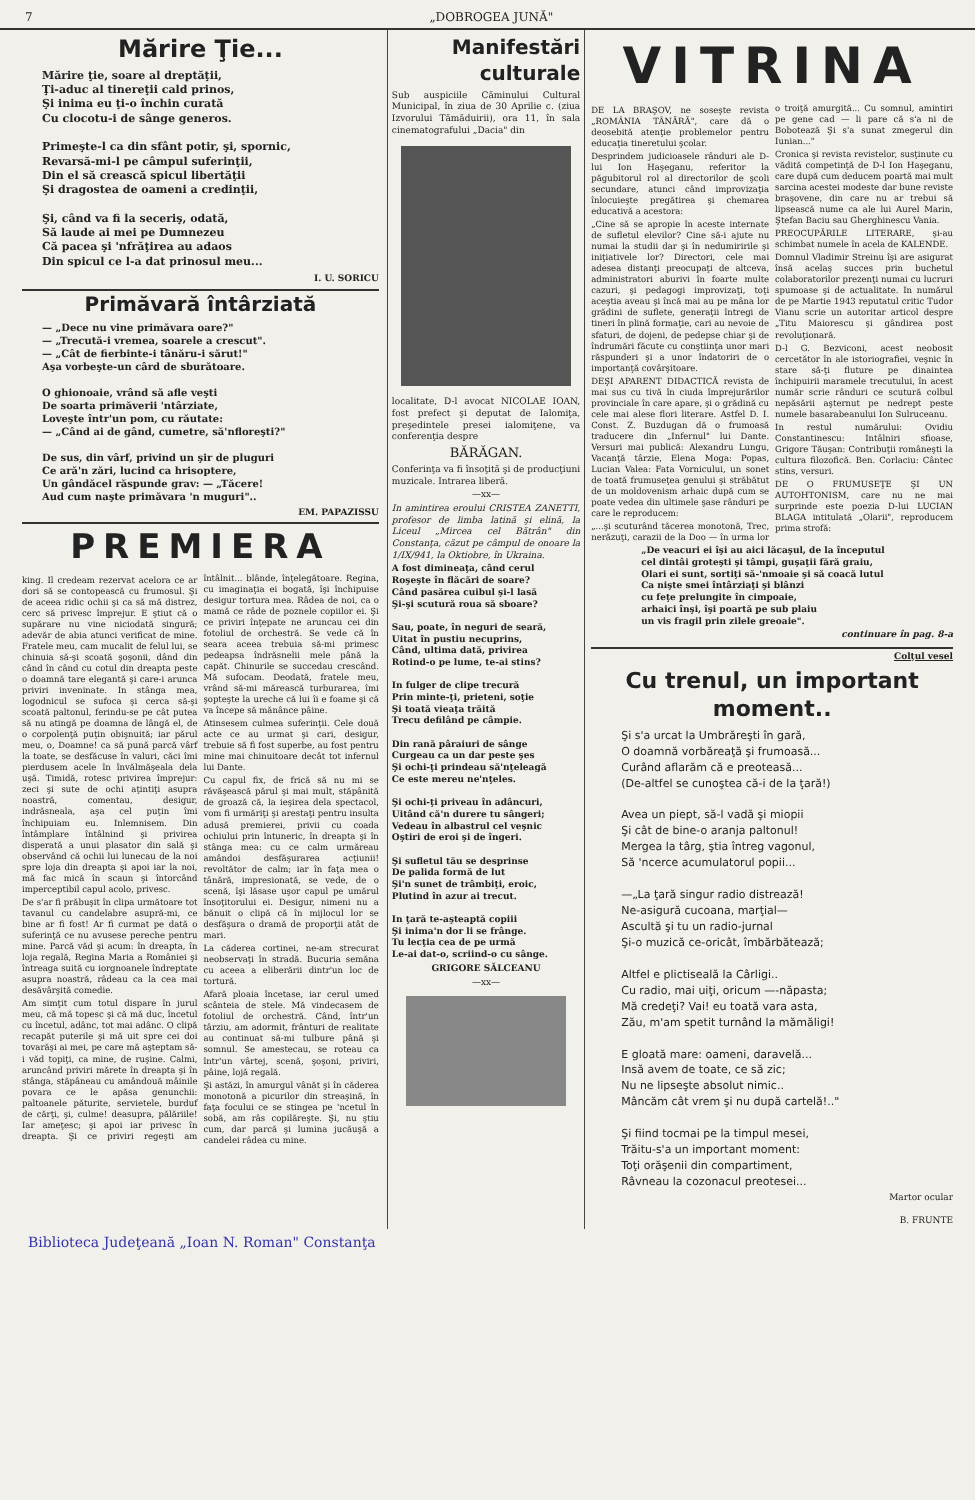7 „DOBROGEA JUNĂ"
Mărire Ţie...
Mărire ţie, soare al dreptăţii,
Ţi-aduc al tinereţii cald prinos,
Şi inima eu ţi-o închin curată
Cu clocotu-i de sânge generos.
Primeşte-l ca din sfânt potir, şi, spornic,
Revarsă-mi-l pe câmpul suferinţii,
Din el să crească spicul libertăţii
Şi dragostea de oameni a credinţii,
Şi, când va fi la seceriş, odată,
Să laude ai mei pe Dumnezeu
Că pacea şi 'nfrăţirea au adaos
Din spicul ce l-a dat prinosul meu...
I. U. SORICU
Primăvară întârziată
— „Dece nu vine primăvara oare?"
— „Trecută-i vremea, soarele a crescut".
— „Cât de fierbinte-i tânăru-i sărut!"
Aşa vorbeşte-un cârd de sburătoare.
O ghionoaie, vrând să afle veşti
De soarta primăverii 'ntârziate,
Loveşte într'un pom, cu răutate:
— „Când ai de gând, cumetre, să'nfloreşti?"
De sus, din vârf, privind un şir de pluguri
Ce ară'n zări, lucind ca hrisoptere,
Un gândăcel răspunde grav: — „Tăcere!
Aud cum naşte primăvara 'n muguri"..
EM. PAPAZISSU
PREMIERA
king. Il credeam rezervat acelora ce ar dori să se contopească cu frumosul. Şi de aceea ridic ochii şi ca să mă distrez, cerc să privesc împrejur. E ştiut că o supărare nu vine niciodată singură; adevăr de abia atunci verificat de mine. Fratele meu, cam mucalit de felul lui, se chinuia să-şi scoată şoşonii, dând din când în când cu cotul din dreapta peste o doamnă tare elegantă şi care-i arunca priviri inveninate. In stânga mea, logodnicul se sufoca şi cerca să-şi scoată paltonul, ferindu-se pe cât putea să nu atingă pe doamna de lângă el, de o corpolenţă puţin obişnuită; iar părul meu, o, Doamne! ca să pună parcă vârf la toate, se desfăcuse în valuri, căci îmi pierdusem acele în învălmăşeala dela uşă. Timidă, rotesc privirea împrejur: zeci şi sute de ochi aţintiţi asupra noastră, comentau, desigur, indrăsneala, aşa cel puţin îmi închipuiam eu. Inlemnisem. Din întâmplare întâlnind şi privirea disperată a unui plasator din sală şi observând că ochii lui lunecau de la noi spre loja din dreapta şi apoi iar la noi, mă fac mică în scaun şi întorcând imperceptibil capul acolo, privesc.
De s'ar fi prăbuşit în clipa următoare tot tavanul cu candelabre asupră-mi, ce bine ar fi fost! Ar fi curmat pe dată o suferinţă ce nu avusese pereche pentru mine. Parcă văd şi acum: în dreapta, în loja regală, Regina Maria a României şi întreaga suită cu iorgnoanele îndreptate asupra noastră, râdeau ca la cea mai desăvârşită comedie.
Am simţit cum totul dispare în jurul meu, că mă topesc şi că mă duc, încetul cu încetul, adânc, tot mai adânc. O clipă recapăt puterile şi mă uit spre cei doi tovarăşi ai mei, pe care mă aşteptam să-i văd topiţi, ca mine, de ruşine. Calmi, aruncând priviri mărete în dreapta şi în stânga, stăpâneau cu amândouă mâinile povara ce le apăsa genunchii: paltoanele păturite, servietele, burduf de cărţi, şi, culme! deasupra, pălăriile! Iar ameţesc; şi apoi iar privesc în dreapta. Şi ce priviri regeşti am întâlnit... blânde, înţelegătoare. Regina, cu imaginaţia ei bogată, îşi închipuise desigur tortura mea. Râdea de noi, ca o mamă ce râde de poznele copiilor ei. Şi ce priviri înţepate ne aruncau cei din fotoliul de orchestră. Se vede că în seara aceea trebuia să-mi primesc pedeapsa îndrăsnelii mele până la capăt. Chinurile se succedau crescând. Mă sufocam. Deodată, fratele meu, vrând să-mi mărească turburarea, îmi şopteşte la ureche că lui îi e foame şi că va începe să mănânce pâine.
Atinsesem culmea suferinţii. Cele două acte ce au urmat şi cari, desigur, trebuie să fi fost superbe, au fost pentru mine mai chinuitoare decât tot infernul lui Dante.
Cu capul fix, de frică să nu mi se răvăşească părul şi mai mult, stăpânită de groază că, la ieşirea dela spectacol, vom fi urmăriţi şi arestaţi pentru insulta adusă premierei, privii cu coada ochiului prin întuneric, în dreapta şi în stânga mea: cu ce calm urmăreau amândoi desfăşurarea acţiunii! revoltător de calm; iar în faţa mea o tânără, impresionată, se vede, de o scenă, îşi lăsase uşor capul pe umărul însoţitorului ei. Desigur, nimeni nu a bănuit o clipă că în mijlocul lor se desfăşura o dramă de proporţii atât de mari.
La căderea cortinei, ne-am strecurat neobservaţi în stradă. Bucuria semăna cu aceea a eliberării dintr'un loc de tortură.
Afară ploaia încetase, iar cerul umed scânteia de stele. Mă vindecasem de fotoliul de orchestră. Când, într'un târziu, am adormit, frânturi de realitate au continuat să-mi tulbure până şi somnul. Se amestecau, se roteau ca într'un vârtej, scenă, şoşoni, priviri, pâine, lojă regală.
Şi astăzi, în amurgul vânăt şi în căderea monotonă a picurilor din streaşină, în faţa focului ce se stingea pe 'ncetul în sobă, am râs copilăreşte. Şi, nu ştiu cum, dar parcă şi lumina jucăuşă a candelei râdea cu mine.
Manifestări culturale
Sub auspiciile Căminului Cultural Municipal, în ziua de 30 Aprilie c. (ziua Izvorului Tămăduirii), ora 11, în sala cinematografului „Dacia" din
localitate, D-l avocat NICOLAE IOAN, fost prefect şi deputat de Ialomiţa, preşedintele presei ialomiţene, va conferenţia despre
BĂRĂGAN.
Conferinţa va fi însoţită şi de producţiuni muzicale. Intrarea liberă.
—xx—
In amintirea eroului CRISTEA ZANETTI, profesor de limba latină şi elină, la Liceul „Mircea cel Bătrân" din Constanţa, căzut pe câmpul de onoare la 1/IX/941, la Oktiobre, în Ukraina.
A fost dimineaţa, când cerul
Roşeşte în flăcări de soare?
Când pasărea cuibul şi-l lasă
Şi-şi scutură roua să sboare?
Sau, poate, în neguri de seară,
Uitat în pustiu necuprins,
Când, ultima dată, privirea
Rotind-o pe lume, te-ai stins?
In fulger de clipe trecură
Prin minte-ţi, prieteni, soţie
Şi toată vieaţa trăită
Trecu defilând pe câmpie.
Din rană pâraiuri de sânge
Curgeau ca un dar peste şes
Şi ochi-ţi prindeau să'nţeleagă
Ce este mereu ne'nţeles.
Şi ochi-ţi priveau în adâncuri,
Uitând că'n durere tu sângeri;
Vedeau în albastrul cel veşnic
Oştiri de eroi şi de îngeri.
Şi sufletul tău se desprinse
De palida formă de lut
Şi'n sunet de trâmbiţi, eroic,
Plutind în azur ai trecut.
In ţară te-aşteaptă copiii
Şi inima'n dor li se frânge.
Tu lecţia cea de pe urmă
Le-ai dat-o, scriind-o cu sânge.
GRIGORE SĂLCEANU
—xx—
VITRINA
DE LA BRAŞOV, ne soseşte revista „ROMÂNIA TÂNĂRĂ", care dă o deosebită atenţie problemelor pentru educaţia tineretului şcolar.
Desprindem judicioasele rânduri ale D-lui Ion Haşeganu, referitor la păgubitorul rol al directorilor de şcoli secundare, atunci când improvizaţia înlocuieşte pregătirea şi chemarea educativă a acestora:
„Cine să se apropie în aceste internate de sufletul elevilor? Cine să-i ajute nu numai la studii dar şi în nedumiririle şi iniţiativele lor? Directori, cele mai adesea distanţi preocupaţi de altceva, administratori aburivi în foarte multe cazuri, şi pedagogi improvizaţi, toţi aceştia aveau şi încă mai au pe mâna lor grădini de suflete, generaţii întregi de tineri în plină formaţie, cari au nevoie de sfaturi, de dojeni, de pedepse chiar şi de îndrumări făcute cu conştiinţa unor mari răspunderi şi a unor îndatoriri de o importanţă covârşitoare.
DEŞI APARENT DIDACTICĂ revista de mai sus cu tivă în ciuda împrejurărilor provinciale în care apare, şi o grădină cu cele mai alese flori literare. Astfel D. I. Const. Z. Buzdugan dă o frumoasă traducere din „Infernul" lui Dante. Versuri mai publică: Alexandru Lungu, Vacanţă târzie, Elena Moga: Popas, Lucian Valea: Fata Vornicului, un sonet de toată frumuseţea genului şi străbătut de un moldovenism arhaic după cum se poate vedea din ultimele şase rânduri pe care le reproducem:
„...şi scuturând tăcerea monotonă, Trec, nerăzuţi, carazii de la Doo — în urma lor o troiţă amurgită... Cu somnul, amintiri pe gene cad — li pare că s'a ni de Bobotează Şi s'a sunat zmegerul din Iunian..."
Cronica şi revista revistelor, susţinute cu vădită competinţă de D-l Ion Haşeganu, care după cum deducem poartă mai mult sarcina acestei modeste dar bune reviste braşovene, din care nu ar trebui să lipsească nume ca ale lui Aurel Marin, Ştefan Baciu sau Gherghinescu Vania.
PREOCUPĂRILE LITERARE, şi-au schimbat numele în acela de KALENDE.
Domnul Vladimir Streinu îşi are asigurat însă acelaş succes prin buchetul colaboratorilor prezenţi numai cu lucruri spumoase şi de actualitate. In numărul de pe Martie 1943 reputatul critic Tudor Vianu scrie un autoritar articol despre „Titu Maiorescu şi gândirea post revoluţionară.
D-l G. Bezviconi, acest neobosit cercetător în ale istoriografiei, veşnic în stare să-ţi fluture pe dinaintea închipuirii maramele trecutului, în acest număr scrie rânduri ce scutură colbul nepăsării aşternut pe nedrept peste numele basarabeanului Ion Sulruceanu.
In restul numărului: Ovidiu Constantinescu: Intâlniri sfioase, Grigore Tăuşan: Contribuţii româneşti la cultura filozofică. Ben. Corlaciu: Cântec stins, versuri.
DE O FRUMUSEŢE ŞI UN AUTOHTONISM, care nu ne mai surprinde este poezia D-lui LUCIAN BLAGA intitulată „Olarii", reproducem prima strofă:
„De veacuri ei îşi au aici lăcaşul, de la începutul
cel dintâi groteşti şi tâmpi, guşaţii fără graiu,
Olari ei sunt, sortiţi să-'nmoaie şi să coacă lutul
Ca nişte smei întârziaţi şi blânzi
cu feţe prelungite în cimpoaie,
arhaici înşi, îşi poartă pe sub plaiu
un vis fragil prin zilele greoaie".
continuare în pag. 8-a
Colţul vesel
Cu trenul, un important moment..
Şi s'a urcat la Umbrăreşti în gară,
O doamnă vorbăreaţă şi frumoasă...
Curând aflarăm că e preoteasă...
(De-altfel se cunoştea că-i de la ţară!)
Avea un piept, să-l vadă şi miopii
Şi cât de bine-o aranja paltonul!
Mergea la târg, ştia întreg vagonul,
Să 'ncerce acumulatorul popii...
—„La ţară singur radio distrează!
Ne-asigură cucoana, marţial—
Ascultă şi tu un radio-jurnal
Şi-o muzică ce-oricât, îmbărbătează;
Altfel e plictiseală la Cârligi..
Cu radio, mai uiţi, oricum —-năpasta;
Mă credeţi? Vai! eu toată vara asta,
Zău, m'am spetit turnând la mămăligi!
E gloată mare: oameni, daravelă...
Insă avem de toate, ce să zic;
Nu ne lipseşte absolut nimic..
Mâncăm cât vrem şi nu după cartelă!.."
Şi fiind tocmai pe la timpul mesei,
Trăitu-s'a un important moment:
Toţi orăşenii din compartiment,
Râvneau la cozonacul preotesei...
Martor ocular
B. FRUNTE
Biblioteca Judeţeană „Ioan N. Roman" Constanţa